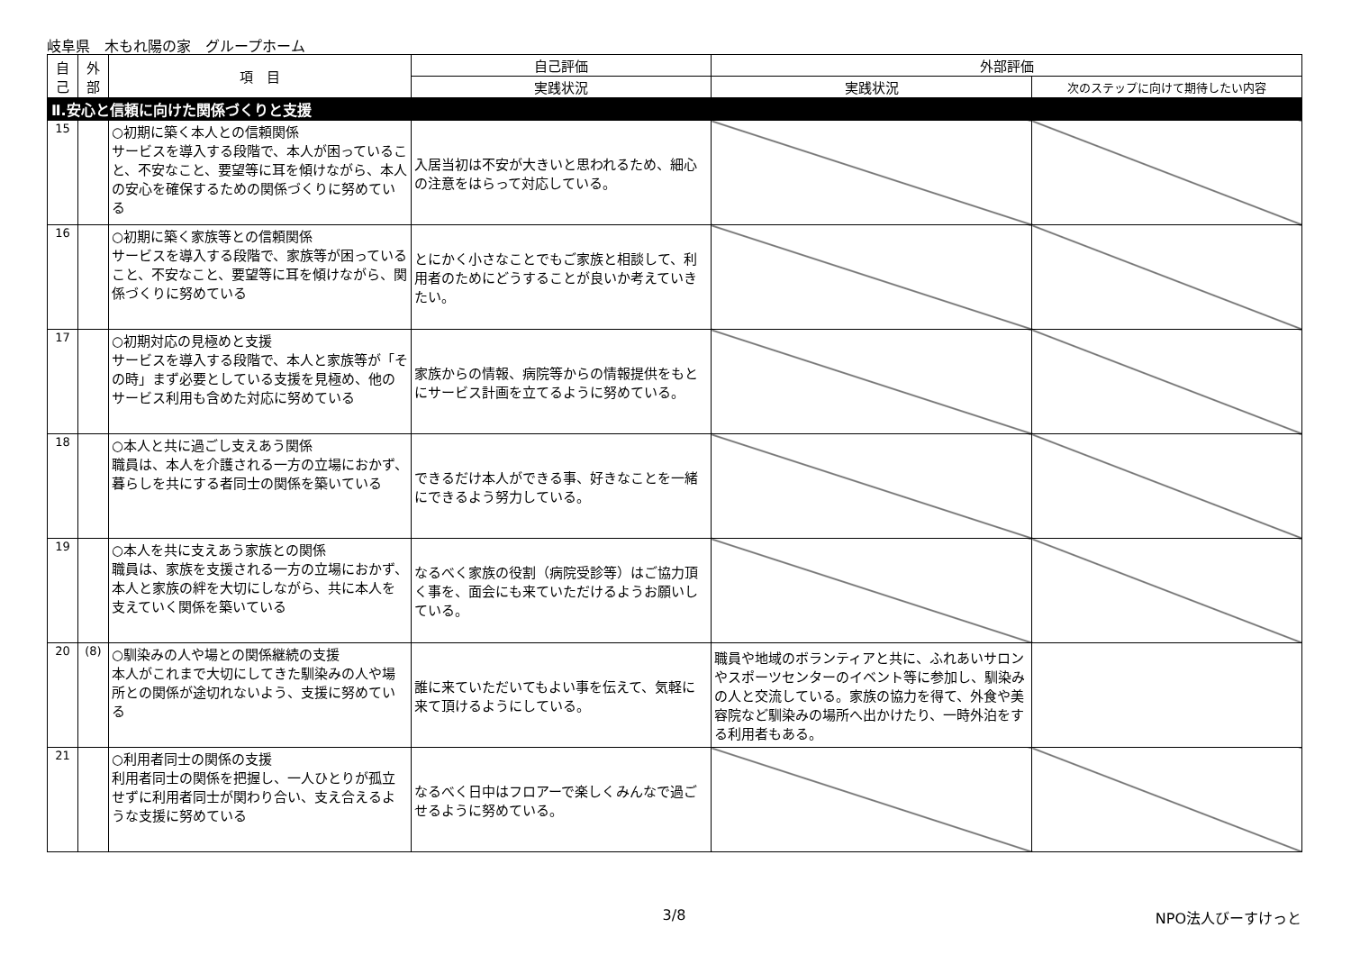岐阜県　木もれ陽の家　グループホーム
| 自己 | 外部 | 項 目 | 自己評価 | 外部評価 | |
| --- | --- | --- | --- | --- | --- |
| | | | 実践状況 | 実践状況 | 次のステップに向けて期待したい内容 |
| Ⅱ.安心と信頼に向けた関係づくりと支援 | | | | | |
| 15 | | ○初期に築く本人との信頼関係 サービスを導入する段階で、本人が困っていること、不安なこと、要望等に耳を傾けながら、本人の安心を確保するための関係づくりに努めている | 入居当初は不安が大きいと思われるため、細心の注意をはらって対応している。 | | |
| 16 | | ○初期に築く家族等との信頼関係 サービスを導入する段階で、家族等が困っていること、不安なこと、要望等に耳を傾けながら、関係づくりに努めている | とにかく小さなことでもご家族と相談して、利用者のためにどうすることが良いか考えていきたい。 | | |
| 17 | | ○初期対応の見極めと支援 サービスを導入する段階で、本人と家族等が「その時」まず必要としている支援を見極め、他のサービス利用も含めた対応に努めている | 家族からの情報、病院等からの情報提供をもとにサービス計画を立てるように努めている。 | | |
| 18 | | ○本人と共に過ごし支えあう関係 職員は、本人を介護される一方の立場におかず、暮らしを共にする者同士の関係を築いている | できるだけ本人ができる事、好きなことを一緒にできるよう努力している。 | | |
| 19 | | ○本人を共に支えあう家族との関係 職員は、家族を支援される一方の立場におかず、本人と家族の絆を大切にしながら、共に本人を支えていく関係を築いている | なるべく家族の役割（病院受診等）はご協力頂く事を、面会にも来ていただけるようお願いしている。 | | |
| 20 | (8) | ○馴染みの人や場との関係継続の支援 本人がこれまで大切にしてきた馴染みの人や場所との関係が途切れないよう、支援に努めている | 誰に来ていただいてもよい事を伝えて、気軽に来て頂けるようにしている。 | 職員や地域のボランティアと共に、ふれあいサロンやスポーツセンターのイベント等に参加し、馴染みの人と交流している。家族の協力を得て、外食や美容院など馴染みの場所へ出かけたり、一時外泊をする利用者もある。 | |
| 21 | | ○利用者同士の関係の支援 利用者同士の関係を把握し、一人ひとりが孤立せずに利用者同士が関わり合い、支え合えるような支援に努めている | なるべく日中はフロアーで楽しくみんなで過ごせるように努めている。 | | |
3/8 NPO法人びーすけっと